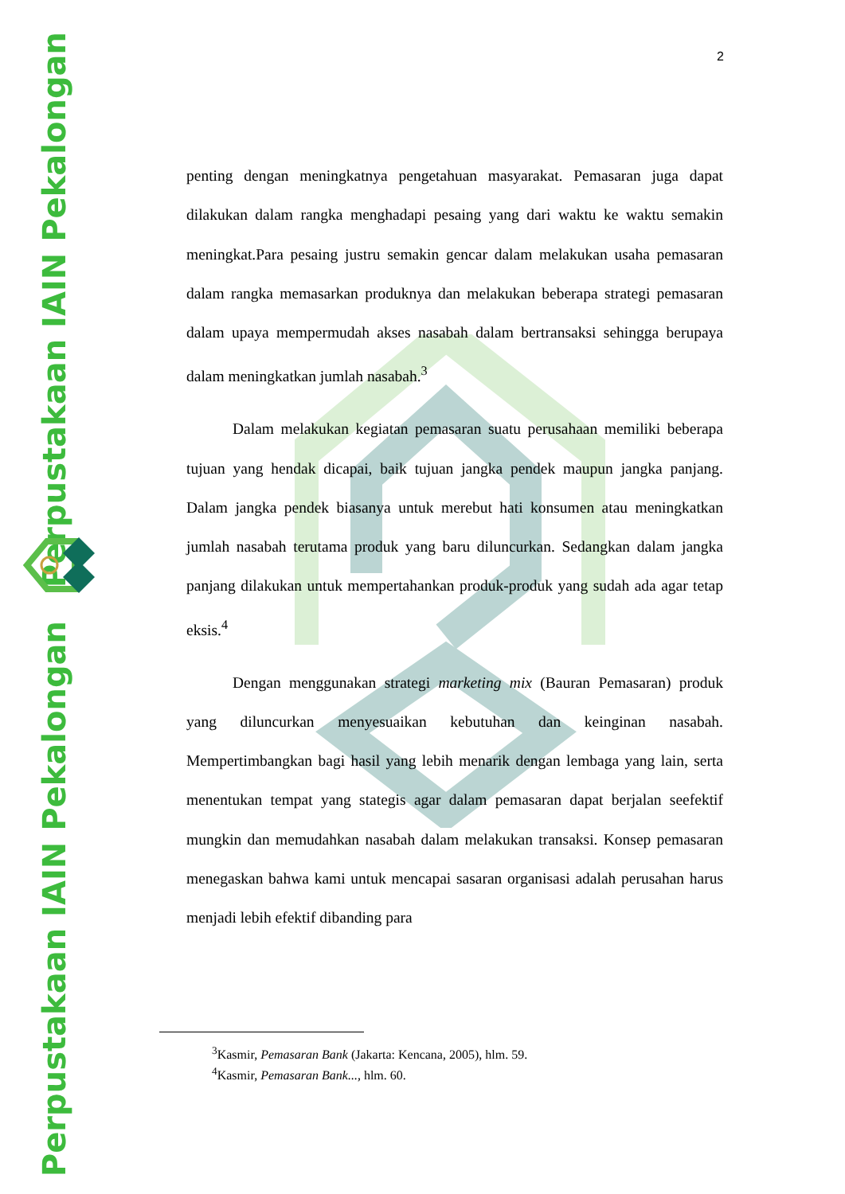Perpustakaan IAIN Pekalongan
Perpustakaan IAIN Pekalongan
2
penting dengan meningkatnya pengetahuan masyarakat. Pemasaran juga dapat dilakukan dalam rangka menghadapi pesaing yang dari waktu ke waktu semakin meningkat.Para pesaing justru semakin gencar dalam melakukan usaha pemasaran dalam rangka memasarkan produknya dan melakukan beberapa strategi pemasaran dalam upaya mempermudah akses nasabah dalam bertransaksi sehingga berupaya dalam meningkatkan jumlah nasabah.<sup>3</sup>
Dalam melakukan kegiatan pemasaran suatu perusahaan memiliki beberapa tujuan yang hendak dicapai, baik tujuan jangka pendek maupun jangka panjang. Dalam jangka pendek biasanya untuk merebut hati konsumen atau meningkatkan jumlah nasabah terutama produk yang baru diluncurkan. Sedangkan dalam jangka panjang dilakukan untuk mempertahankan produk-produk yang sudah ada agar tetap eksis.<sup>4</sup>
Dengan menggunakan strategi marketing mix (Bauran Pemasaran) produk yang diluncurkan menyesuaikan kebutuhan dan keinginan nasabah. Mempertimbangkan bagi hasil yang lebih menarik dengan lembaga yang lain, serta menentukan tempat yang stategis agar dalam pemasaran dapat berjalan seefektif mungkin dan memudahkan nasabah dalam melakukan transaksi. Konsep pemasaran menegaskan bahwa kami untuk mencapai sasaran organisasi adalah perusahan harus menjadi lebih efektif dibanding para
<sup>3</sup> Kasmir, Pemasaran Bank (Jakarta: Kencana, 2005), hlm. 59.
<sup>4</sup> Kasmir, Pemasaran Bank..., hlm. 60.